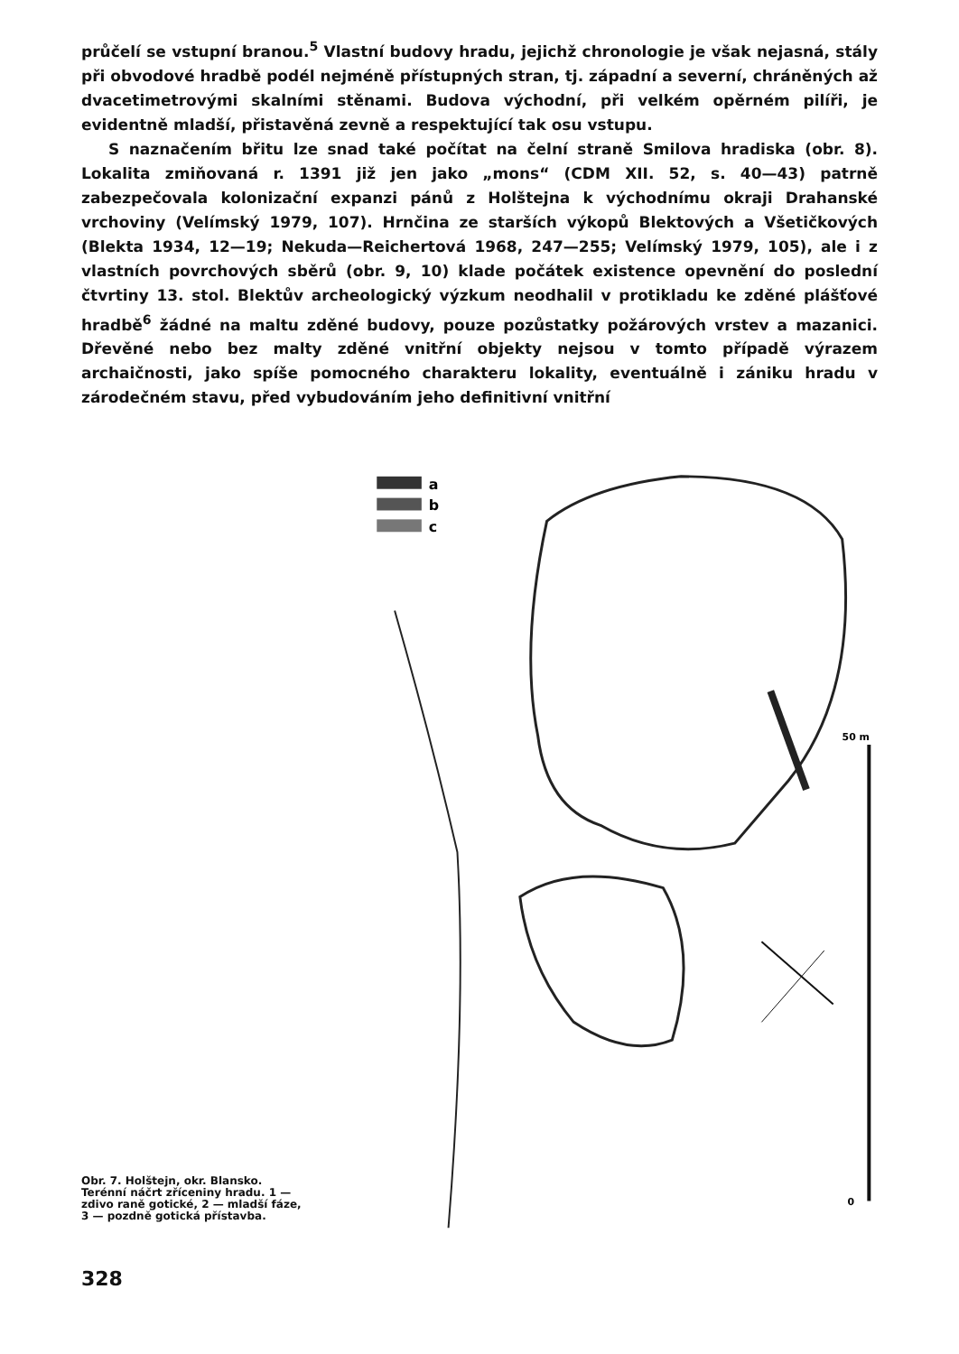průčelí se vstupní branou.<sup>5</sup> Vlastní budovy hradu, jejichž chronologie je však nejasná, stály při obvodové hradbě podél nejméně přístupných stran, tj. západní a severní, chráněných až dvacetimetrovými skalními stěnami. Budova východní, při velkém opěrném pilíři, je evidentně mladší, přistavěná zevně a respektující tak osu vstupu.
S naznačením břitu lze snad také počítat na čelní straně Smilova hradiska (obr. 8). Lokalita zmiňovaná r. 1391 již jen jako „mons“ (CDM XII. 52, s. 40—43) patrně zabezpečovala kolonizační expanzi pánů z Holštejna k východnímu okraji Drahanské vrchoviny (Velímský 1979, 107). Hrnčina ze starších výkopů Blektových a Všetičkových (Blekta 1934, 12—19; Nekuda—Reichertová 1968, 247—255; Velímský 1979, 105), ale i z vlastních povrchových sběrů (obr. 9, 10) klade počátek existence opevnění do poslední čtvrtiny 13. stol. Blektův archeologický výzkum neodhalil v protikladu ke zděné plášťové hradbě<sup>6</sup> žádné na maltu zděné budovy, pouze pozůstatky požárových vrstev a mazanici. Dřevěné nebo bez malty zděné vnitřní objekty nejsou v tomto případě výrazem archaičnosti, jako spíše pomocného charakteru lokality, eventuálně i zániku hradu v zárodečném stavu, před vybudováním jeho definitivní vnitřní
Obr. 7. Holštejn, okr. Blansko. Terénní náčrt zříceniny hradu. 1 — zdivo raně gotické, 2 — mladší fáze, 3 — pozdně gotická přístavba.
a
b
c
50 m
0
328